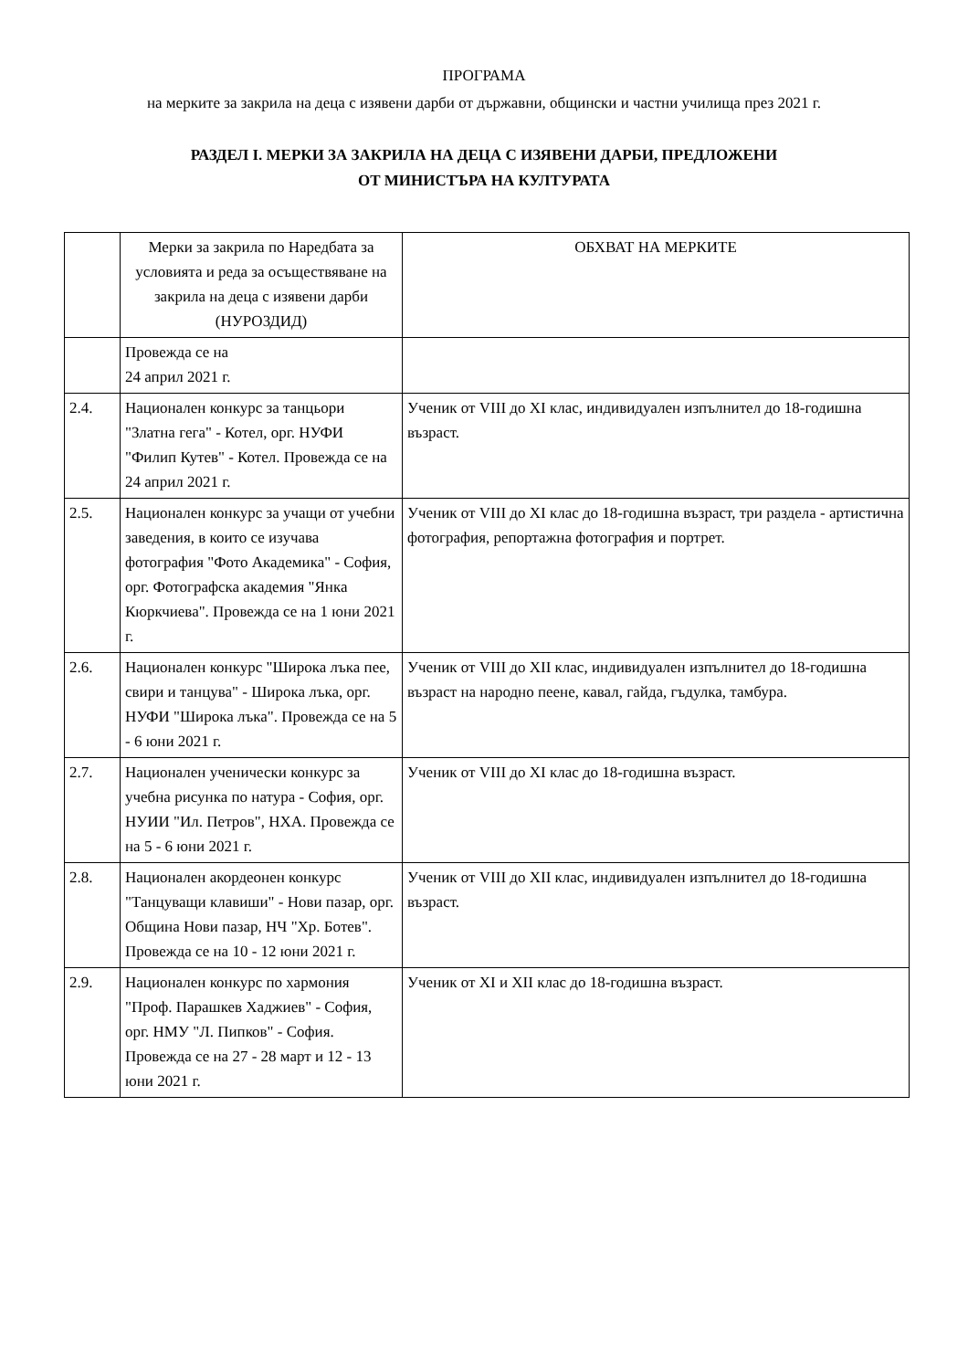ПРОГРАМА
на мерките за закрила на деца с изявени дарби от държавни, общински и частни училища през 2021 г.
РАЗДЕЛ I. МЕРКИ ЗА ЗАКРИЛА НА ДЕЦА С ИЗЯВЕНИ ДАРБИ, ПРЕДЛОЖЕНИ
ОТ МИНИСТЪРА НА КУЛТУРАТА
| | Мерки за закрила по Наредбата за условията и реда за осъществяване на закрила на деца с изявени дарби (НУРОЗДИД) | ОБХВАТ НА МЕРКИТЕ |
| | Провежда се на 24 април 2021 г. | |
| 2.4. | Национален конкурс за танцьори "Златна гега" - Котел, орг. НУФИ "Филип Кутев" - Котел. Провежда се на 24 април 2021 г. | Ученик от VIII до XI клас, индивидуален изпълнител до 18-годишна възраст. |
| 2.5. | Национален конкурс за учащи от учебни заведения, в които се изучава фотография "Фото Академика" - София, орг. Фотографска академия "Янка Кюркчиева". Провежда се на 1 юни 2021 г. | Ученик от VIII до XI клас до 18-годишна възраст, три раздела - артистична фотография, репортажна фотография и портрет. |
| 2.6. | Национален конкурс "Широка лъка пее, свири и танцува" - Широка лъка, орг. НУФИ "Широка лъка". Провежда се на 5 - 6 юни 2021 г. | Ученик от VIII до XII клас, индивидуален изпълнител до 18-годишна възраст на народно пеене, кавал, гайда, гъдулка, тамбура. |
| 2.7. | Национален ученически конкурс за учебна рисунка по натура - София, орг. НУИИ "Ил. Петров", НХА. Провежда се на 5 - 6 юни 2021 г. | Ученик от VIII до XI клас до 18-годишна възраст. |
| 2.8. | Национален акордеонен конкурс "Танцуващи клавиши" - Нови пазар, орг. Община Нови пазар, НЧ "Хр. Ботев". Провежда се на 10 - 12 юни 2021 г. | Ученик от VIII до XII клас, индивидуален изпълнител до 18-годишна възраст. |
| 2.9. | Национален конкурс по хармония "Проф. Парашкев Хаджиев" - София, орг. НМУ "Л. Пипков" - София. Провежда се на 27 - 28 март и 12 - 13 юни 2021 г. | Ученик от XI и XII клас до 18-годишна възраст. |